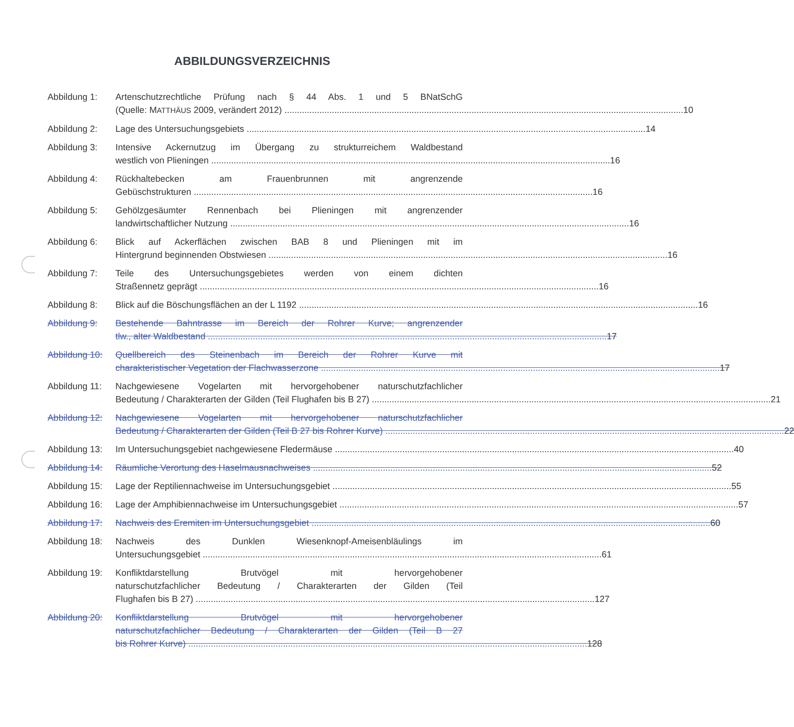ABBILDUNGSVERZEICHNIS
Abbildung 1: Artenschutzrechtliche Prüfung nach § 44 Abs. 1 und 5 BNatSchG
(Quelle: MATTHÄUS 2009, verändert 2012) 10
Abbildung 2: Lage des Untersuchungsgebiets 14
Abbildung 3: Intensive Ackernutzug im Übergang zu strukturreichem Waldbestand
westlich von Plieningen 16
Abbildung 4: Rückhaltebecken am Frauenbrunnen mit angrenzende
Gebüschstrukturen 16
Abbildung 5: Gehölzgesäumter Rennenbach bei Plieningen mit angrenzender
landwirtschaftlicher Nutzung 16
Abbildung 6: Blick auf Ackerflächen zwischen BAB 8 und Plieningen mit im
Hintergrund beginnenden Obstwiesen 16
Abbildung 7: Teile des Untersuchungsgebietes werden von einem dichten
Straßennetz geprägt 16
Abbildung 8: Blick auf die Böschungsflächen an der L 1192 16
Abbildung 9: Bestehende Bahntrasse im Bereich der Rohrer Kurve; angrenzender
tlw., alter Waldbestand 17
Abbildung 10:
Quellbereich des Steinenbach im Bereich der Rohrer Kurve mit
charakteristischer Vegetation der Flachwasserzone 17
Abbildung 11:
Nachgewiesene Vogelarten mit hervorgehobener naturschutzfachlicher
Bedeutung / Charakterarten der Gilden (Teil Flughafen bis B 27) 21
Abbildung 12:
Nachgewiesene Vogelarten mit hervorgehobener naturschutzfachlicher
Bedeutung / Charakterarten der Gilden (Teil B 27 bis Rohrer Kurve) 22
Abbildung 13:
Im Untersuchungsgebiet nachgewiesene Fledermäuse 40
Abbildung 14:
Räumliche Verortung des Haselmausnachweises 52
Abbildung 15:
Lage der Reptiliennachweise im Untersuchungsgebiet 55
Abbildung 16:
Lage der Amphibiennachweise im Untersuchungsgebiet 57
Abbildung 17:
Nachweis des Eremiten im Untersuchungsgebiet 60
Abbildung 18:
Nachweis des Dunklen Wiesenknopf-Ameisenbläulings im
Untersuchungsgebiet 61
Abbildung 19:
Konfliktdarstellung Brutvögel mit hervorgehobener
naturschutzfachlicher Bedeutung / Charakterarten der Gilden (Teil
Flughafen bis B 27) 127
Abbildung 20:
Konfliktdarstellung Brutvögel mit hervorgehobener
naturschutzfachlicher Bedeutung / Charakterarten der Gilden (Teil B 27
bis Rohrer Kurve) 128